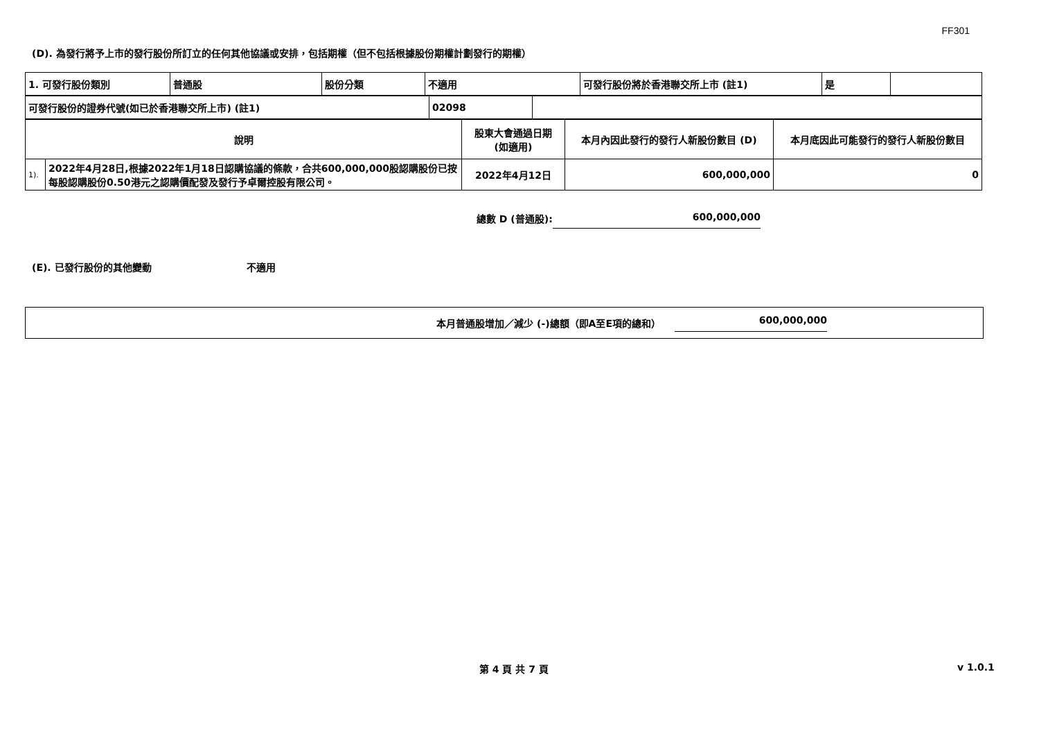FF301
(D). 為發行將予上市的發行股份所訂立的任何其他協議或安排，包括期權（但不包括根據股份期權計劃發行的期權）
| 1. 可發行股份類別 | 普通股 | 股份分類 | 不適用 | 可發行股份將於香港聯交所上市 (註1) | 是 | |
| 可發行股份的證券代號(如已於香港聯交所上市) (註1) | 02098 | |
| 說明 | | 股東大會通過日期 (如適用) | 本月內因此發行的發行人新股份數目 (D) | 本月底因此可能發行的發行人新股份數目 |
| 1). | 2022年4月28日,根據2022年1月18日認購協議的條款，合共600,000,000股認購股份已按每股認購股份0.50港元之認購價配發及發行予卓爾控股有限公司。 | 2022年4月12日 | 600,000,000 | 0 |
總數 D (普通股): 600,000,000
(E). 已發行股份的其他變動 不適用
本月普通股增加／減少 (-)總額（即A至E項的總和） 600,000,000
第 4 頁 共 7 頁 v 1.0.1